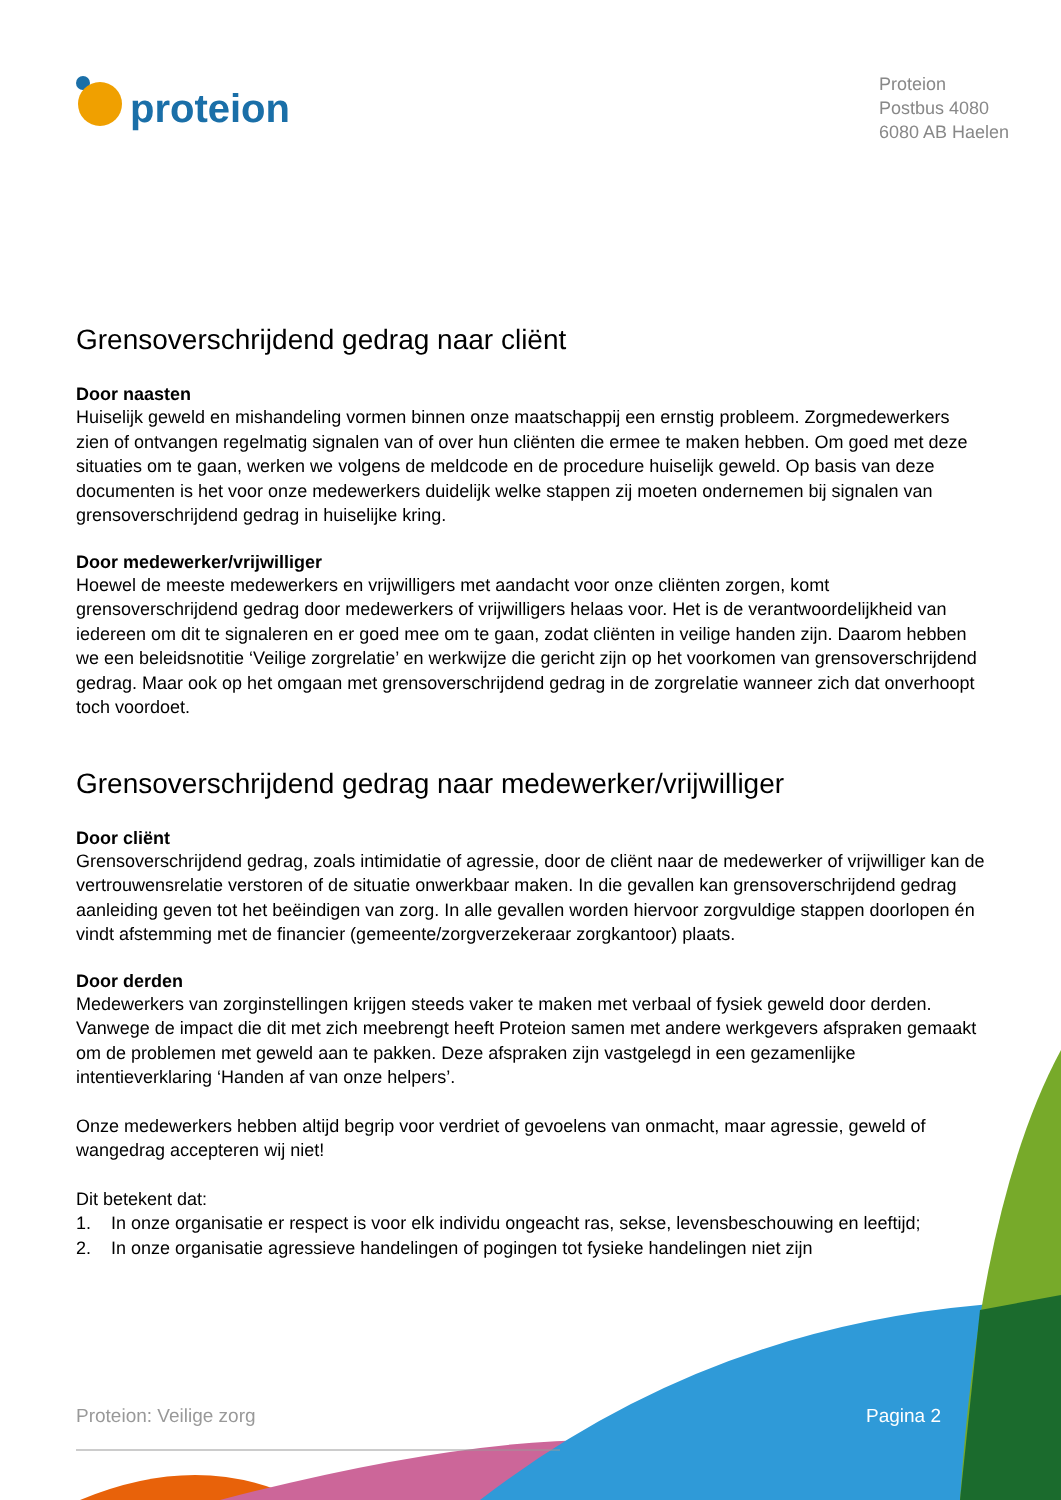proteion
Proteion
Postbus 4080
6080 AB Haelen
Grensoverschrijdend gedrag naar cliënt
Door naasten
Huiselijk geweld en mishandeling vormen binnen onze maatschappij een ernstig probleem. Zorgmedewerkers zien of ontvangen regelmatig signalen van of over hun cliënten die ermee te maken hebben. Om goed met deze situaties om te gaan, werken we volgens de meldcode en de procedure huiselijk geweld. Op basis van deze documenten is het voor onze medewerkers duidelijk welke stappen zij moeten ondernemen bij signalen van grensoverschrijdend gedrag in huiselijke kring.
Door medewerker/vrijwilliger
Hoewel de meeste medewerkers en vrijwilligers met aandacht voor onze cliënten zorgen, komt grensoverschrijdend gedrag door medewerkers of vrijwilligers helaas voor. Het is de verantwoordelijkheid van iedereen om dit te signaleren en er goed mee om te gaan, zodat cliënten in veilige handen zijn. Daarom hebben we een beleidsnotitie ‘Veilige zorgrelatie’ en werkwijze die gericht zijn op het voorkomen van grensoverschrijdend gedrag. Maar ook op het omgaan met grensoverschrijdend gedrag in de zorgrelatie wanneer zich dat onverhoopt toch voordoet.
Grensoverschrijdend gedrag naar medewerker/vrijwilliger
Door cliënt
Grensoverschrijdend gedrag, zoals intimidatie of agressie, door de cliënt naar de medewerker of vrijwilliger kan de vertrouwensrelatie verstoren of de situatie onwerkbaar maken. In die gevallen kan grensoverschrijdend gedrag aanleiding geven tot het beëindigen van zorg. In alle gevallen worden hiervoor zorgvuldige stappen doorlopen én vindt afstemming met de financier (gemeente/zorgverzekeraar zorgkantoor) plaats.
Door derden
Medewerkers van zorginstellingen krijgen steeds vaker te maken met verbaal of fysiek geweld door derden. Vanwege de impact die dit met zich meebrengt heeft Proteion samen met andere werkgevers afspraken gemaakt om de problemen met geweld aan te pakken. Deze afspraken zijn vastgelegd in een gezamenlijke intentieverklaring ‘Handen af van onze helpers’.
Onze medewerkers hebben altijd begrip voor verdriet of gevoelens van onmacht, maar agressie, geweld of wangedrag accepteren wij niet!
Dit betekent dat:
1. In onze organisatie er respect is voor elk individu ongeacht ras, sekse, levensbeschouwing en leeftijd;
2. In onze organisatie agressieve handelingen of pogingen tot fysieke handelingen niet zijn
Proteion: Veilige zorg Pagina 2